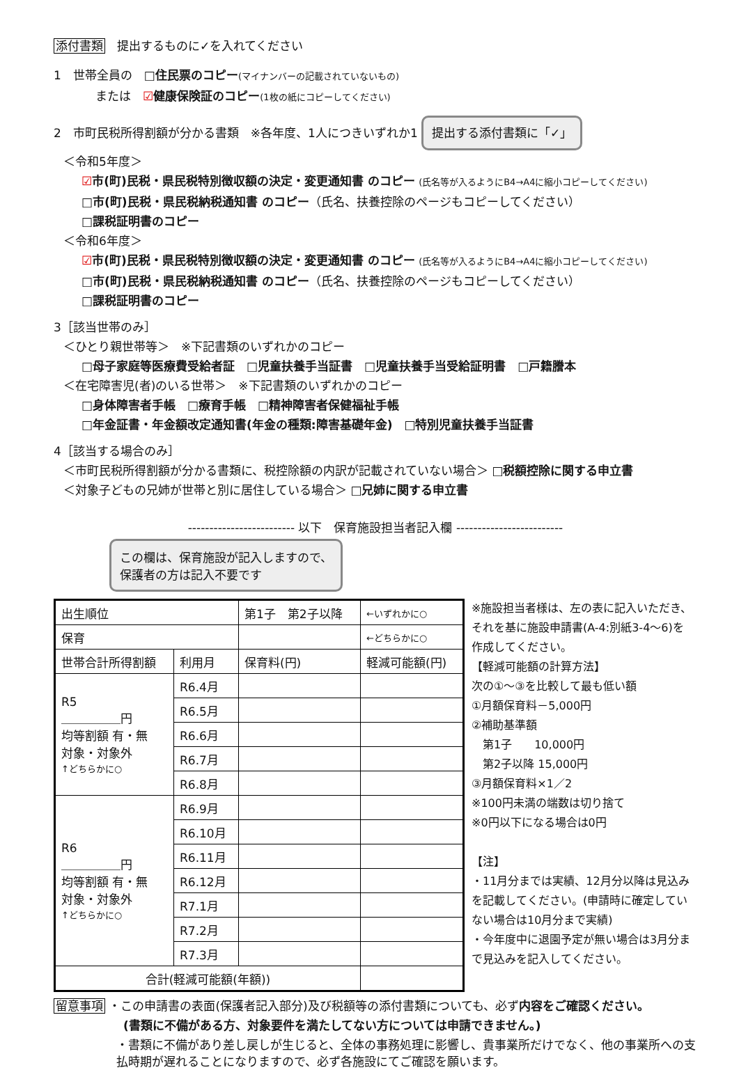添付書類　提出するものに✓を入れてください
1　世帯全員の　□住民票のコピー(マイナンバーの記載されていないもの)
または　☑健康保険証のコピー(1枚の紙にコピーしてください)
2　市町民税所得割額が分かる書類　※各年度、1人につきいずれか1 提出する添付書類に「✓」
＜令和5年度＞
☑市(町)民税・県民税特別徴収額の決定・変更通知書 のコピー (氏名等が入るようにB4→A4に縮小コピーしてください)
□市(町)民税・県民税納税通知書 のコピー（氏名、扶養控除のページもコピーしてください）
□課税証明書のコピー
＜令和6年度＞
☑市(町)民税・県民税特別徴収額の決定・変更通知書 のコピー (氏名等が入るようにB4→A4に縮小コピーしてください)
□市(町)民税・県民税納税通知書 のコピー（氏名、扶養控除のページもコピーしてください）
□課税証明書のコピー
3［該当世帯のみ］
＜ひとり親世帯等＞　※下記書類のいずれかのコピー
□母子家庭等医療費受給者証　□児童扶養手当証書　□児童扶養手当受給証明書　□戸籍謄本
＜在宅障害児(者)のいる世帯＞　※下記書類のいずれかのコピー
□身体障害者手帳　□療育手帳　□精神障害者保健福祉手帳
□年金証書・年金額改定通知書(年金の種類:障害基礎年金)　□特別児童扶養手当証書
4［該当する場合のみ］
＜市町民税所得割額が分かる書類に、税控除額の内訳が記載されていない場合＞ □税額控除に関する申立書
＜対象子どもの兄姉が世帯と別に居住している場合＞ □兄姉に関する申立書
------------------------- 以下　保育施設担当者記入欄 -------------------------
この欄は、保育施設が記入しますので、
保護者の方は記入不要です
| 出生順位 | | 第1子 第2子以降 | | ←いずれかに○ |
| 保育 | | | | ←どちらかに○ |
| 世帯合計所得割額 | 利用月 | 保育料(円) | 軽減可能額(円) | |
| R5 ＿＿＿＿＿円 均等割額 有・無 対象・対象外 ↑どちらかに○ | R6.4月 | | | |
| | R6.5月 | | | |
| | R6.6月 | | | |
| | R6.7月 | | | |
| | R6.8月 | | | |
| R6 ＿＿＿＿＿円 均等割額 有・無 対象・対象外 ↑どちらかに○ | R6.9月 | | | |
| | R6.10月 | | | |
| | R6.11月 | | | |
| | R6.12月 | | | |
| | R7.1月 | | | |
| | R7.2月 | | | |
| | R7.3月 | | | |
| 合計(軽減可能額(年額)) | | | | |
※施設担当者様は、左の表に記入いただき、それを基に施設申請書(A-4:別紙3-4～6)を作成してください。
【軽減可能額の計算方法】
次の①～③を比較して最も低い額
①月額保育料－5,000円
②補助基準額
　第1子　　10,000円
　第2子以降 15,000円
③月額保育料×1／2
※100円未満の端数は切り捨て
※0円以下になる場合は0円
【注】
・11月分までは実績、12月分以降は見込みを記載してください。(申請時に確定していない場合は10月分まで実績)
・今年度中に退園予定が無い場合は3月分まで見込みを記入してください。
留意事項 ・この申請書の表面(保護者記入部分)及び税額等の添付書類についても、必ず内容をご確認ください。
(書類に不備がある方、対象要件を満たしてない方については申請できません。)
・書類に不備があり差し戻しが生じると、全体の事務処理に影響し、貴事業所だけでなく、他の事業所への支払時期が遅れることになりますので、必ず各施設にてご確認を願います。